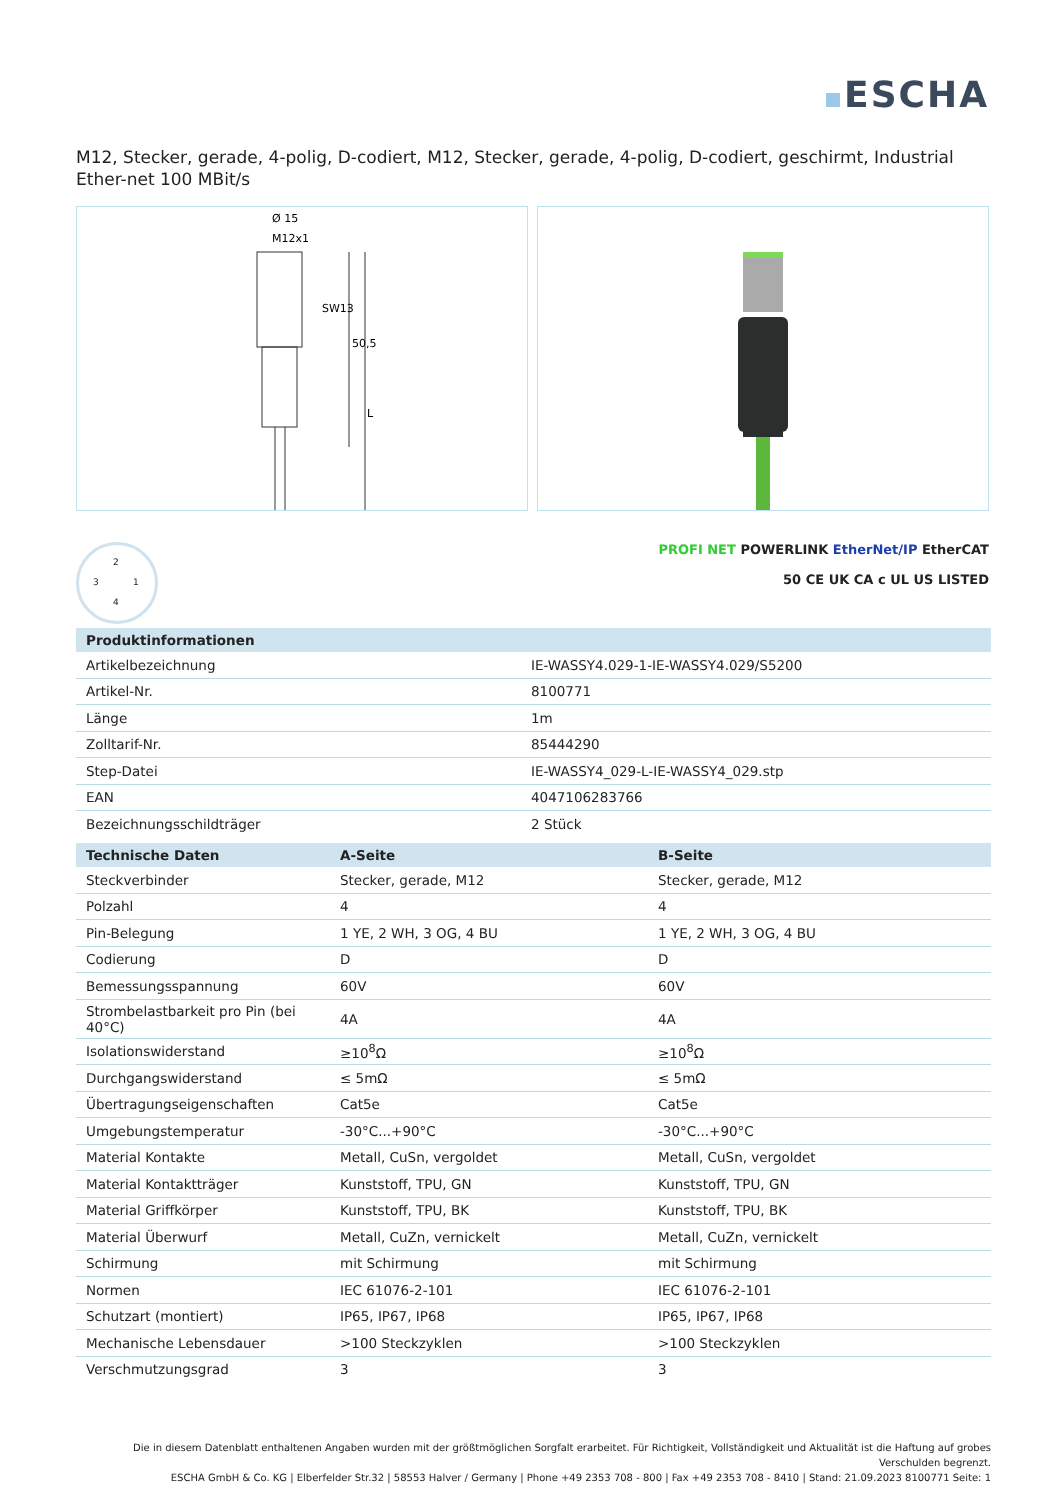ESCHA
M12, Stecker, gerade, 4-polig, D-codiert, M12, Stecker, gerade, 4-polig, D-codiert, geschirmt, Industrial Ether-net 100 MBit/s
Ø 15
M12x1
SW13
50,5
L
2
3 1
4
PROFI NET POWERLINK EtherNet/IP EtherCAT
50 CE UK CA c UL US LISTED
| Produktinformationen | |
| --- | --- |
| Artikelbezeichnung | IE-WASSY4.029-1-IE-WASSY4.029/S5200 |
| Artikel-Nr. | 8100771 |
| Länge | 1m |
| Zolltarif-Nr. | 85444290 |
| Step-Datei | IE-WASSY4_029-L-IE-WASSY4_029.stp |
| EAN | 4047106283766 |
| Bezeichnungsschildträger | 2 Stück |
| Technische Daten | A-Seite | B-Seite |
| --- | --- | --- |
| Steckverbinder | Stecker, gerade, M12 | Stecker, gerade, M12 |
| Polzahl | 4 | 4 |
| Pin-Belegung | 1 YE, 2 WH, 3 OG, 4 BU | 1 YE, 2 WH, 3 OG, 4 BU |
| Codierung | D | D |
| Bemessungsspannung | 60V | 60V |
| Strombelastbarkeit pro Pin (bei 40°C) | 4A | 4A |
| Isolationswiderstand | ≥10<sup>8</sup>Ω | ≥10<sup>8</sup>Ω |
| Durchgangswiderstand | ≤ 5mΩ | ≤ 5mΩ |
| Übertragungseigenschaften | Cat5e | Cat5e |
| Umgebungstemperatur | -30°C...+90°C | -30°C...+90°C |
| Material Kontakte | Metall, CuSn, vergoldet | Metall, CuSn, vergoldet |
| Material Kontaktträger | Kunststoff, TPU, GN | Kunststoff, TPU, GN |
| Material Griffkörper | Kunststoff, TPU, BK | Kunststoff, TPU, BK |
| Material Überwurf | Metall, CuZn, vernickelt | Metall, CuZn, vernickelt |
| Schirmung | mit Schirmung | mit Schirmung |
| Normen | IEC 61076-2-101 | IEC 61076-2-101 |
| Schutzart (montiert) | IP65, IP67, IP68 | IP65, IP67, IP68 |
| Mechanische Lebensdauer | >100 Steckzyklen | >100 Steckzyklen |
| Verschmutzungsgrad | 3 | 3 |
Die in diesem Datenblatt enthaltenen Angaben wurden mit der größtmöglichen Sorgfalt erarbeitet. Für Richtigkeit, Vollständigkeit und Aktualität ist die Haftung auf grobes Verschulden begrenzt.
ESCHA GmbH & Co. KG | Elberfelder Str.32 | 58553 Halver / Germany | Phone +49 2353 708 - 800 | Fax +49 2353 708 - 8410 | Stand: 21.09.2023 8100771 Seite: 1